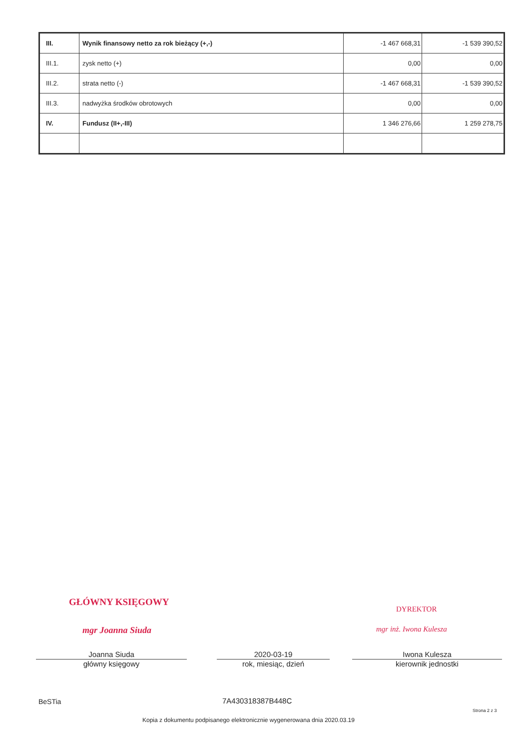| III. | Wynik finansowy netto za rok bieżący (+,-) | -1 467 668,31 | -1 539 390,52 |
| III.1. | zysk netto (+) | 0,00 | 0,00 |
| III.2. | strata netto (-) | -1 467 668,31 | -1 539 390,52 |
| III.3. | nadwyżka środków obrotowych | 0,00 | 0,00 |
| IV. | Fundusz (II+,-III) | 1 346 276,66 | 1 259 278,75 |
GŁÓWNY KSIĘGOWY
mgr Joanna Siuda
DYREKTOR
mgr inż. Iwona Kulesza
Joanna Siuda
główny księgowy
2020-03-19
rok, miesiąc, dzień
Iwona Kulesza
kierownik jednostki
BeSTia 7A430318387B448C
Strona 2 z 3
Kopia z dokumentu podpisanego elektronicznie wygenerowana dnia 2020.03.19